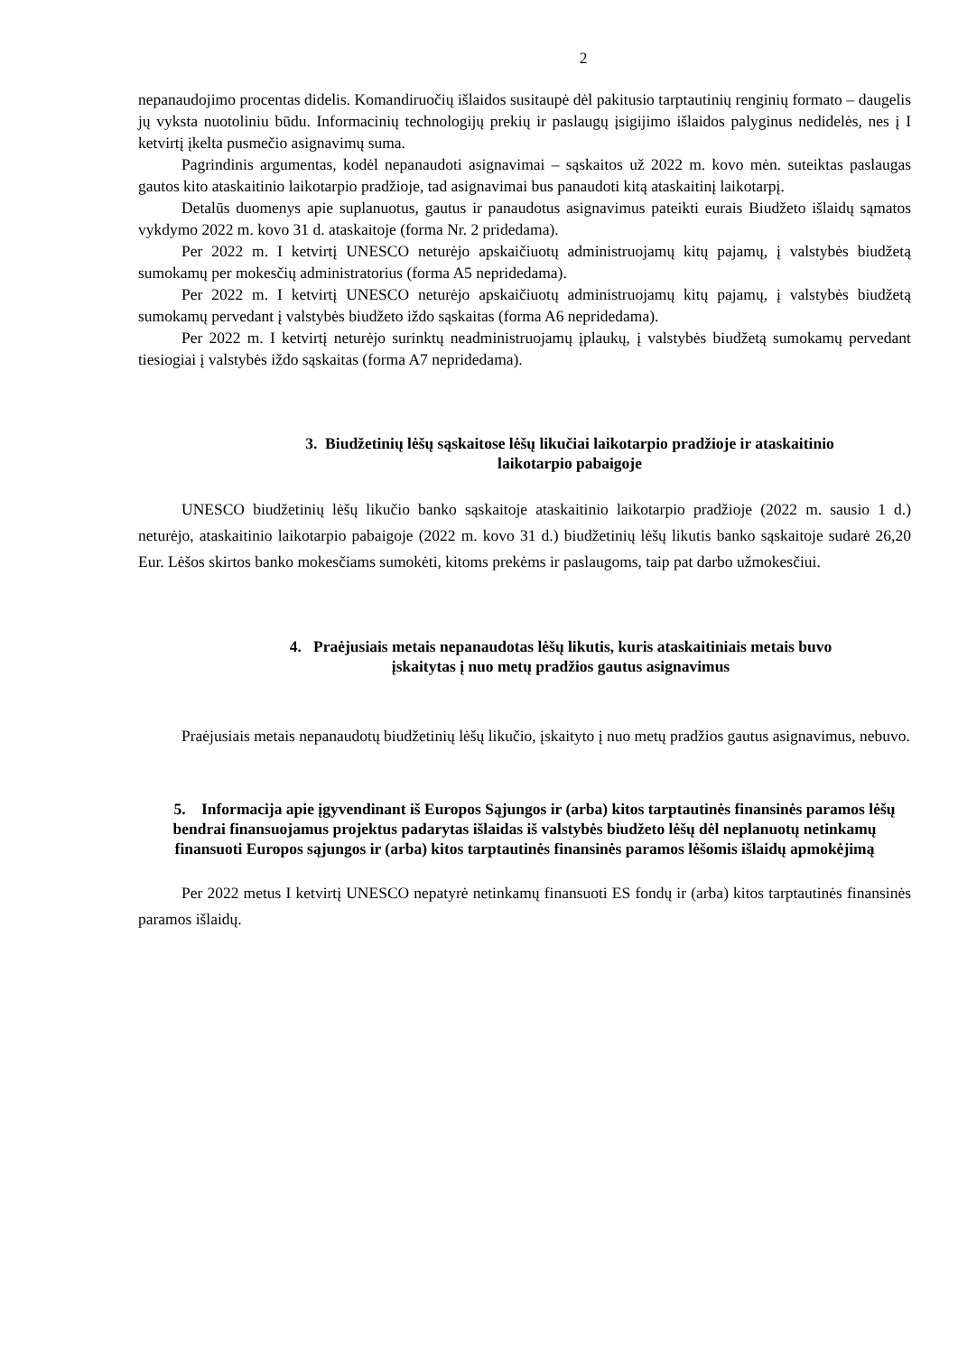2
nepanaudojimo procentas didelis. Komandiruočių išlaidos susitaupė dėl pakitusio tarptautinių renginių formato – daugelis jų vyksta nuotoliniu būdu. Informacinių technologijų prekių ir paslaugų įsigijimo išlaidos palyginus nedidelės, nes į I ketvirtį įkelta pusmečio asignavimų suma.
Pagrindinis argumentas, kodėl nepanaudoti asignavimai – sąskaitos už 2022 m. kovo mėn. suteiktas paslaugas gautos kito ataskaitinio laikotarpio pradžioje, tad asignavimai bus panaudoti kitą ataskaitinį laikotarpį.
Detalūs duomenys apie suplanuotus, gautus ir panaudotus asignavimus pateikti eurais Biudžeto išlaidų sąmatos vykdymo 2022 m. kovo 31 d. ataskaitoje (forma Nr. 2 pridedama).
Per 2022 m. I ketvirtį UNESCO neturėjo apskaičiuotų administruojamų kitų pajamų, į valstybės biudžetą sumokamų per mokesčių administratorius (forma A5 nepridedama).
Per 2022 m. I ketvirtį UNESCO neturėjo apskaičiuotų administruojamų kitų pajamų, į valstybės biudžetą sumokamų pervedant į valstybės biudžeto iždo sąskaitas (forma A6 nepridedama).
Per 2022 m. I ketvirtį neturėjo surinktų neadministruojamų įplaukų, į valstybės biudžetą sumokamų pervedant tiesiogiai į valstybės iždo sąskaitas (forma A7 nepridedama).
3. Biudžetinių lėšų sąskaitose lėšų likučiai laikotarpio pradžioje ir ataskaitinio
laikotarpio pabaigoje
UNESCO biudžetinių lėšų likučio banko sąskaitoje ataskaitinio laikotarpio pradžioje (2022 m. sausio 1 d.) neturėjo, ataskaitinio laikotarpio pabaigoje (2022 m. kovo 31 d.) biudžetinių lėšų likutis banko sąskaitoje sudarė 26,20 Eur. Lėšos skirtos banko mokesčiams sumokėti, kitoms prekėms ir paslaugoms, taip pat darbo užmokesčiui.
4. Praėjusiais metais nepanaudotas lėšų likutis, kuris ataskaitiniais metais buvo
įskaitytas į nuo metų pradžios gautus asignavimus
Praėjusiais metais nepanaudotų biudžetinių lėšų likučio, įskaityto į nuo metų pradžios gautus asignavimus, nebuvo.
5. Informacija apie įgyvendinant iš Europos Sąjungos ir (arba) kitos tarptautinės finansinės paramos lėšų bendrai finansuojamus projektus padarytas išlaidas iš valstybės biudžeto lėšų dėl neplanuotų netinkamų finansuoti Europos sąjungos ir (arba) kitos tarptautinės finansinės paramos lėšomis išlaidų apmokėjimą
Per 2022 metus I ketvirtį UNESCO nepatyrė netinkamų finansuoti ES fondų ir (arba) kitos tarptautinės finansinės paramos išlaidų.